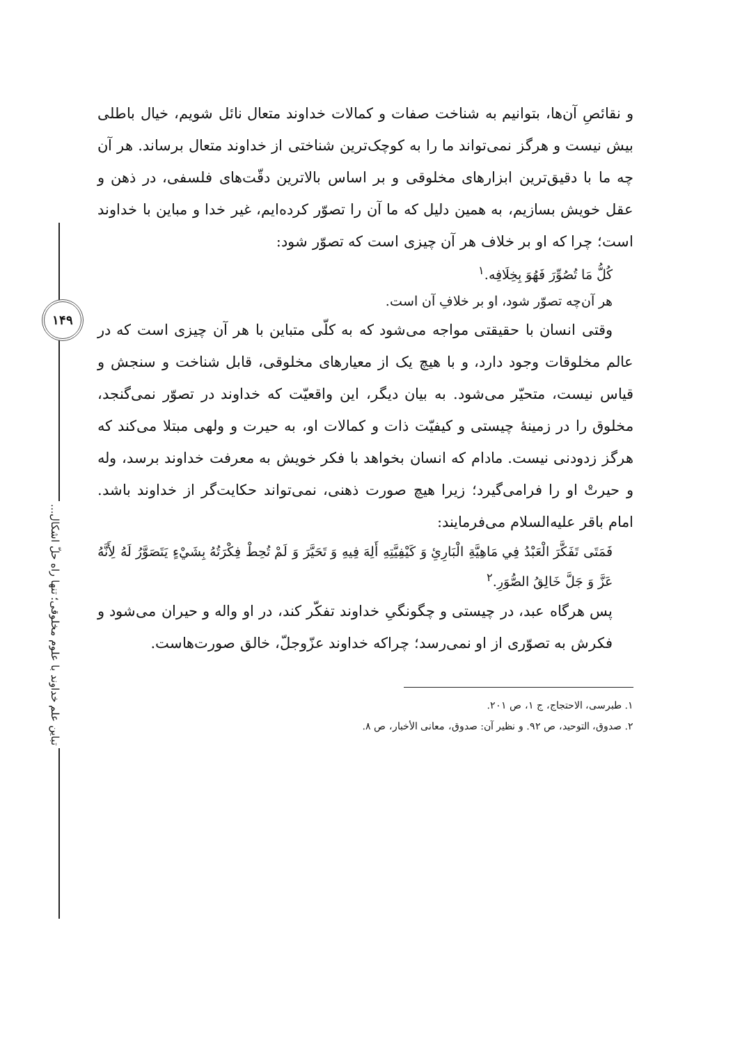۱۴۹
تباین علم خداوند با علوم مخلوقی؛ تنها راه حلّ اشکال...
و نقائصِ آن‌ها، بتوانیم به شناخت صفات و کمالات خداوند متعال نائل شویم، خیال باطلی بیش نیست و هرگز نمی‌تواند ما را به کوچک‌ترین شناختی از خداوند متعال برساند. هر آن چه ما با دقیق‌ترین ابزارهای مخلوقی و بر اساس بالاترین دقّت‌های فلسفی، در ذهن و عقل خویش بسازیم، به همین دلیل که ما آن را تصوّر کرده‌ایم، غیر خدا و مباین با خداوند است؛ چرا که او بر خلاف هر آن چیزی است که تصوّر شود:
كُلُّ مَا تُصُوِّرَ فَهُوَ بِخِلَافِه.<sup>۱</sup>
هر آن‌چه تصوّر شود، او بر خلافِ آن است.
وقتی انسان با حقیقتی مواجه می‌شود که به کلّی متباین با هر آن چیزی است که در عالم مخلوقات وجود دارد، و با هیچ یک از معیارهای مخلوقی، قابل شناخت و سنجش و قیاس نیست، متحیّر می‌شود. به بیان دیگر، این واقعیّت که خداوند در تصوّر نمی‌گنجد، مخلوق را در زمینهٔ چیستی و کیفیّت ذات و کمالات او، به حیرت و ولهی مبتلا می‌کند که هرگز زدودنی نیست. مادام که انسان بخواهد با فکر خویش به معرفت خداوند برسد، وله و حیرتْ او را فرامی‌گیرد؛ زیرا هیچ صورت ذهنی، نمی‌تواند حکایت‌گر از خداوند باشد. امام باقر علیه‌السلام می‌فرمایند:
فَمَتَى تَفَكَّرَ الْعَبْدُ فِي مَاهِيَّةِ الْبَارِئِ وَ كَيْفِيَّتِهِ أَلِهَ فِيهِ وَ تَحَيَّرَ وَ لَمْ تُحِطْ فِكْرَتُهُ بِشَيْءٍ يَتَصَوَّرُ لَهُ لِأَنَّهُ عَزَّ وَ جَلَّ خَالِقُ الصُّوَرِ.<sup>۲</sup>
پس هرگاه عبد، در چیستی و چگونگیِ خداوند تفکّر کند، در او واله و حیران می‌شود و فکرش به تصوّری از او نمی‌رسد؛ چراکه خداوند عزّوجلّ، خالق صورت‌هاست.
۱. طبرسی، الاحتجاج، ج ۱، ص ۲۰۱.
۲. صدوق، التوحید، ص ۹۲. و نظیر آن: صدوق، معانی الأخبار، ص ۸.